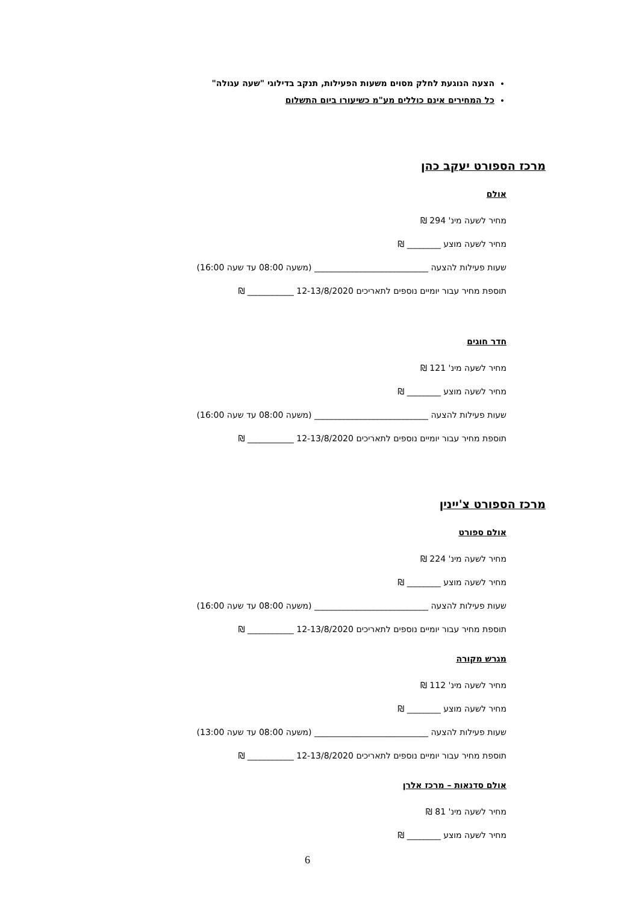הצעה הנוגעת לחלק מסוים משעות הפעילות, תנקב בדילוגי "שעה עגולה"
כל המחירים אינם כוללים מע"מ כשיעורו ביום התשלום
מרכז הספורט יעקב כהן
אולם
מחיר לשעה מינ' 294 ₪
מחיר לשעה מוצע ________ ₪
שעות פעילות להצעה ___________________________ (משעה 08:00 עד שעה 16:00)
תוספת מחיר עבור יומיים נוספים לתאריכים 12-13/8/2020 ___________ ₪
חדר חוגים
מחיר לשעה מינ' 121 ₪
מחיר לשעה מוצע ________ ₪
שעות פעילות להצעה ___________________________ (משעה 08:00 עד שעה 16:00)
תוספת מחיר עבור יומיים נוספים לתאריכים 12-13/8/2020 ___________ ₪
מרכז הספורט צ'יינין
אולם ספורט
מחיר לשעה מינ' 224 ₪
מחיר לשעה מוצע ________ ₪
שעות פעילות להצעה ___________________________ (משעה 08:00 עד שעה 16:00)
תוספת מחיר עבור יומיים נוספים לתאריכים 12-13/8/2020 ___________ ₪
מגרש מקורה
מחיר לשעה מינ' 112 ₪
מחיר לשעה מוצע ________ ₪
שעות פעילות להצעה ___________________________ (משעה 08:00 עד שעה 13:00)
תוספת מחיר עבור יומיים נוספים לתאריכים 12-13/8/2020 ___________ ₪
אולם סדנאות – מרכז אלרן
מחיר לשעה מינ' 81 ₪
מחיר לשעה מוצע ________ ₪
6